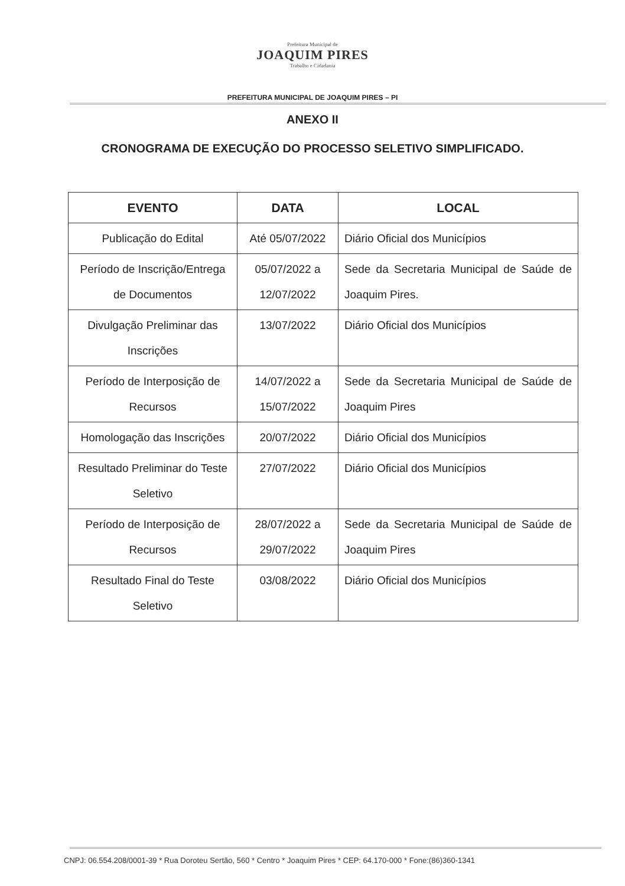Prefeitura Municipal de
JOAQUIM PIRES
Trabalho e Cidadania
PREFEITURA MUNICIPAL DE JOAQUIM PIRES – PI
ANEXO II
CRONOGRAMA DE EXECUÇÃO DO PROCESSO SELETIVO SIMPLIFICADO.
| EVENTO | DATA | LOCAL |
| --- | --- | --- |
| Publicação do Edital | Até 05/07/2022 | Diário Oficial dos Municípios |
| Período de Inscrição/Entrega de Documentos | 05/07/2022 a 12/07/2022 | Sede da Secretaria Municipal de Saúde de Joaquim Pires. |
| Divulgação Preliminar das Inscrições | 13/07/2022 | Diário Oficial dos Municípios |
| Período de Interposição de Recursos | 14/07/2022 a 15/07/2022 | Sede da Secretaria Municipal de Saúde de Joaquim Pires |
| Homologação das Inscrições | 20/07/2022 | Diário Oficial dos Municípios |
| Resultado Preliminar do Teste Seletivo | 27/07/2022 | Diário Oficial dos Municípios |
| Período de Interposição de Recursos | 28/07/2022 a 29/07/2022 | Sede da Secretaria Municipal de Saúde de Joaquim Pires |
| Resultado Final do Teste Seletivo | 03/08/2022 | Diário Oficial dos Municípios |
CNPJ: 06.554.208/0001-39 * Rua Doroteu Sertão, 560 * Centro * Joaquim Pires * CEP: 64.170-000 * Fone:(86)360-1341